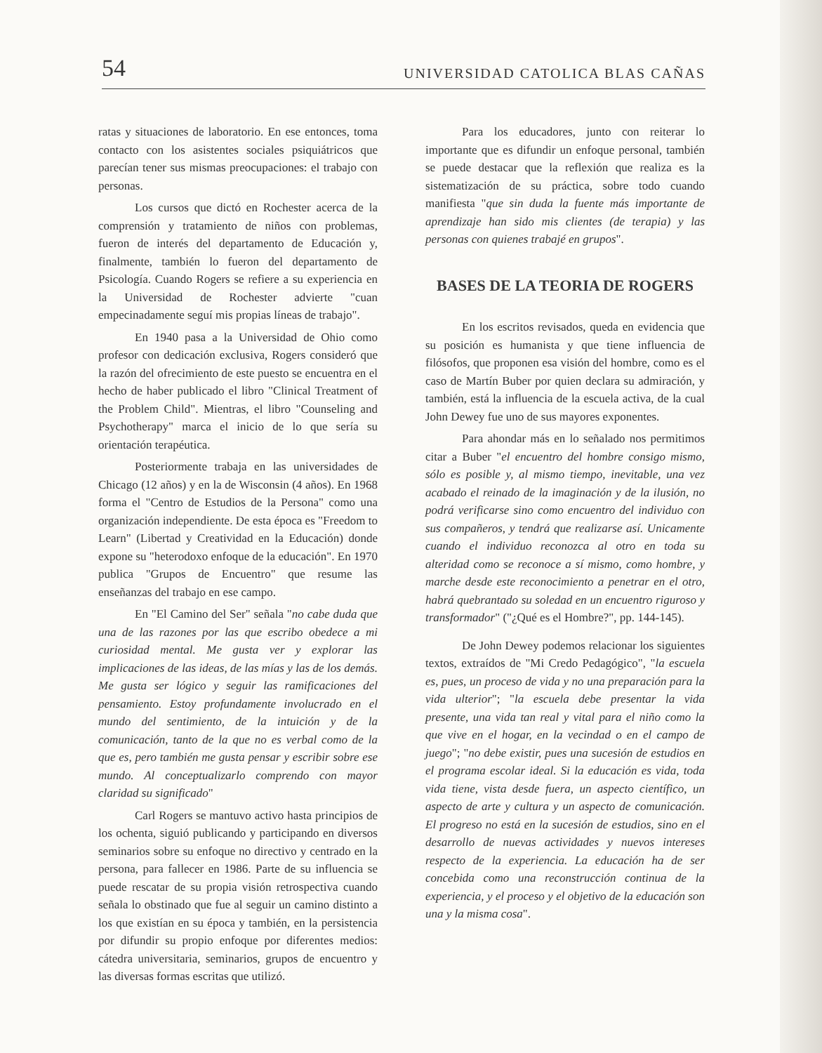54 UNIVERSIDAD CATOLICA BLAS CAÑAS
ratas y situaciones de laboratorio. En ese entonces, toma contacto con los asistentes sociales psiquiátricos que parecían tener sus mismas preocupaciones: el trabajo con personas.
Los cursos que dictó en Rochester acerca de la comprensión y tratamiento de niños con problemas, fueron de interés del departamento de Educación y, finalmente, también lo fueron del departamento de Psicología. Cuando Rogers se refiere a su experiencia en la Universidad de Rochester advierte "cuan empecinadamente seguí mis propias líneas de trabajo".
En 1940 pasa a la Universidad de Ohio como profesor con dedicación exclusiva, Rogers consideró que la razón del ofrecimiento de este puesto se encuentra en el hecho de haber publicado el libro "Clinical Treatment of the Problem Child". Mientras, el libro "Counseling and Psychotherapy" marca el inicio de lo que sería su orientación terapéutica.
Posteriormente trabaja en las universidades de Chicago (12 años) y en la de Wisconsin (4 años). En 1968 forma el "Centro de Estudios de la Persona" como una organización independiente. De esta época es "Freedom to Learn" (Libertad y Creatividad en la Educación) donde expone su "heterodoxo enfoque de la educación". En 1970 publica "Grupos de Encuentro" que resume las enseñanzas del trabajo en ese campo.
En "El Camino del Ser" señala "no cabe duda que una de las razones por las que escribo obedece a mi curiosidad mental. Me gusta ver y explorar las implicaciones de las ideas, de las mías y las de los demás. Me gusta ser lógico y seguir las ramificaciones del pensamiento. Estoy profundamente involucrado en el mundo del sentimiento, de la intuición y de la comunicación, tanto de la que no es verbal como de la que es, pero también me gusta pensar y escribir sobre ese mundo. Al conceptualizarlo comprendo con mayor claridad su significado"
Carl Rogers se mantuvo activo hasta principios de los ochenta, siguió publicando y participando en diversos seminarios sobre su enfoque no directivo y centrado en la persona, para fallecer en 1986. Parte de su influencia se puede rescatar de su propia visión retrospectiva cuando señala lo obstinado que fue al seguir un camino distinto a los que existían en su época y también, en la persistencia por difundir su propio enfoque por diferentes medios: cátedra universitaria, seminarios, grupos de encuentro y las diversas formas escritas que utilizó.
Para los educadores, junto con reiterar lo importante que es difundir un enfoque personal, también se puede destacar que la reflexión que realiza es la sistematización de su práctica, sobre todo cuando manifiesta "que sin duda la fuente más importante de aprendizaje han sido mis clientes (de terapia) y las personas con quienes trabajé en grupos".
BASES DE LA TEORIA DE ROGERS
En los escritos revisados, queda en evidencia que su posición es humanista y que tiene influencia de filósofos, que proponen esa visión del hombre, como es el caso de Martín Buber por quien declara su admiración, y también, está la influencia de la escuela activa, de la cual John Dewey fue uno de sus mayores exponentes.
Para ahondar más en lo señalado nos permitimos citar a Buber "el encuentro del hombre consigo mismo, sólo es posible y, al mismo tiempo, inevitable, una vez acabado el reinado de la imaginación y de la ilusión, no podrá verificarse sino como encuentro del individuo con sus compañeros, y tendrá que realizarse así. Unicamente cuando el individuo reconozca al otro en toda su alteridad como se reconoce a sí mismo, como hombre, y marche desde este reconocimiento a penetrar en el otro, habrá quebrantado su soledad en un encuentro riguroso y transformador" ("¿Qué es el Hombre?", pp. 144-145).
De John Dewey podemos relacionar los siguientes textos, extraídos de "Mi Credo Pedagógico", "la escuela es, pues, un proceso de vida y no una preparación para la vida ulterior"; "la escuela debe presentar la vida presente, una vida tan real y vital para el niño como la que vive en el hogar, en la vecindad o en el campo de juego"; "no debe existir, pues una sucesión de estudios en el programa escolar ideal. Si la educación es vida, toda vida tiene, vista desde fuera, un aspecto científico, un aspecto de arte y cultura y un aspecto de comunicación. El progreso no está en la sucesión de estudios, sino en el desarrollo de nuevas actividades y nuevos intereses respecto de la experiencia. La educación ha de ser concebida como una reconstrucción continua de la experiencia, y el proceso y el objetivo de la educación son una y la misma cosa".